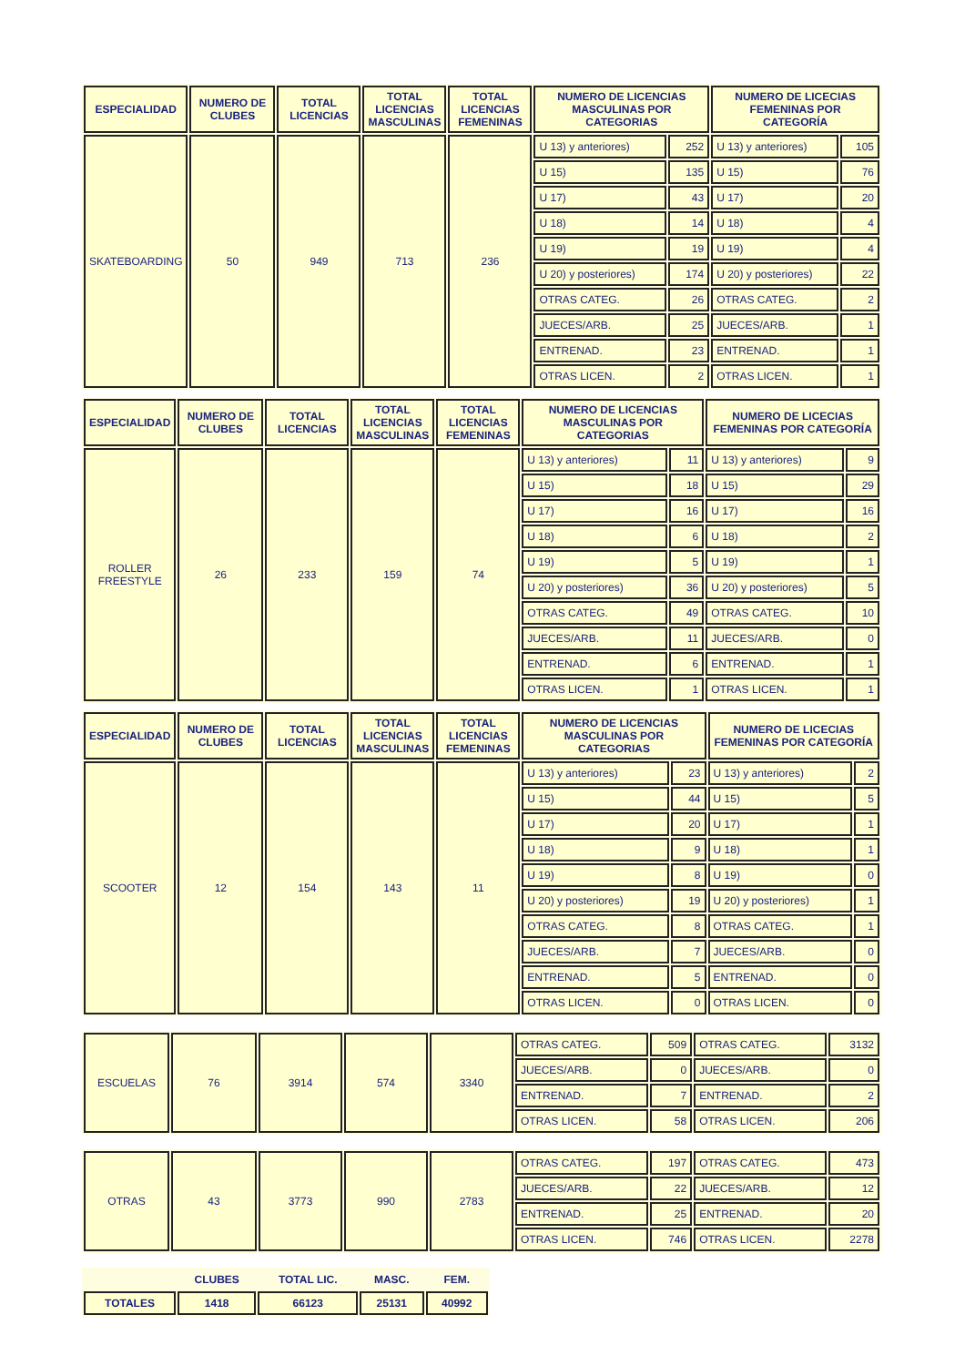| ESPECIALIDAD | NUMERO DE CLUBES | TOTAL LICENCIAS | TOTAL LICENCIAS MASCULINAS | TOTAL LICENCIAS FEMENINAS | NUMERO DE LICENCIAS MASCULINAS POR CATEGORIAS | | NUMERO DE LICECIAS FEMENINAS POR CATEGORÍA | |
| --- | --- | --- | --- | --- | --- | --- | --- | --- |
| SKATEBOARDING | 50 | 949 | 713 | 236 | U 13) y anteriores) | 252 | U 13) y anteriores) | 105 |
| | | | | | U 15) | 135 | U 15) | 76 |
| | | | | | U 17) | 43 | U 17) | 20 |
| | | | | | U 18) | 14 | U 18) | 4 |
| | | | | | U 19) | 19 | U 19) | 4 |
| | | | | | U 20) y posteriores) | 174 | U 20) y posteriores) | 22 |
| | | | | | OTRAS CATEG. | 26 | OTRAS CATEG. | 2 |
| | | | | | JUECES/ARB. | 25 | JUECES/ARB. | 1 |
| | | | | | ENTRENAD. | 23 | ENTRENAD. | 1 |
| | | | | | OTRAS LICEN. | 2 | OTRAS LICEN. | 1 |
| ESPECIALIDAD | NUMERO DE CLUBES | TOTAL LICENCIAS | TOTAL LICENCIAS MASCULINAS | TOTAL LICENCIAS FEMENINAS | NUMERO DE LICENCIAS MASCULINAS POR CATEGORIAS | | NUMERO DE LICECIAS FEMENINAS POR CATEGORÍA | |
| --- | --- | --- | --- | --- | --- | --- | --- | --- |
| ROLLER FREESTYLE | 26 | 233 | 159 | 74 | U 13) y anteriores) | 11 | U 13) y anteriores) | 9 |
| | | | | | U 15) | 18 | U 15) | 29 |
| | | | | | U 17) | 16 | U 17) | 16 |
| | | | | | U 18) | 6 | U 18) | 2 |
| | | | | | U 19) | 5 | U 19) | 1 |
| | | | | | U 20) y posteriores) | 36 | U 20) y posteriores) | 5 |
| | | | | | OTRAS CATEG. | 49 | OTRAS CATEG. | 10 |
| | | | | | JUECES/ARB. | 11 | JUECES/ARB. | 0 |
| | | | | | ENTRENAD. | 6 | ENTRENAD. | 1 |
| | | | | | OTRAS LICEN. | 1 | OTRAS LICEN. | 1 |
| ESPECIALIDAD | NUMERO DE CLUBES | TOTAL LICENCIAS | TOTAL LICENCIAS MASCULINAS | TOTAL LICENCIAS FEMENINAS | NUMERO DE LICENCIAS MASCULINAS POR CATEGORIAS | | NUMERO DE LICECIAS FEMENINAS POR CATEGORÍA | |
| --- | --- | --- | --- | --- | --- | --- | --- | --- |
| SCOOTER | 12 | 154 | 143 | 11 | U 13) y anteriores) | 23 | U 13) y anteriores) | 2 |
| | | | | | U 15) | 44 | U 15) | 5 |
| | | | | | U 17) | 20 | U 17) | 1 |
| | | | | | U 18) | 9 | U 18) | 1 |
| | | | | | U 19) | 8 | U 19) | 0 |
| | | | | | U 20) y posteriores) | 19 | U 20) y posteriores) | 1 |
| | | | | | OTRAS CATEG. | 8 | OTRAS CATEG. | 1 |
| | | | | | JUECES/ARB. | 7 | JUECES/ARB. | 0 |
| | | | | | ENTRENAD. | 5 | ENTRENAD. | 0 |
| | | | | | OTRAS LICEN. | 0 | OTRAS LICEN. | 0 |
| ESCUELAS | 76 | 3914 | 574 | 3340 | OTRAS CATEG. | 509 | OTRAS CATEG. | 3132 |
| | | | | | JUECES/ARB. | 0 | JUECES/ARB. | 0 |
| | | | | | ENTRENAD. | 7 | ENTRENAD. | 2 |
| | | | | | OTRAS LICEN. | 58 | OTRAS LICEN. | 206 |
| OTRAS | 43 | 3773 | 990 | 2783 | OTRAS CATEG. | 197 | OTRAS CATEG. | 473 |
| | | | | | JUECES/ARB. | 22 | JUECES/ARB. | 12 |
| | | | | | ENTRENAD. | 25 | ENTRENAD. | 20 |
| | | | | | OTRAS LICEN. | 746 | OTRAS LICEN. | 2278 |
| | CLUBES | TOTAL LIC. | MASC. | FEM. |
| --- | --- | --- | --- | --- |
| TOTALES | 1418 | 66123 | 25131 | 40992 |